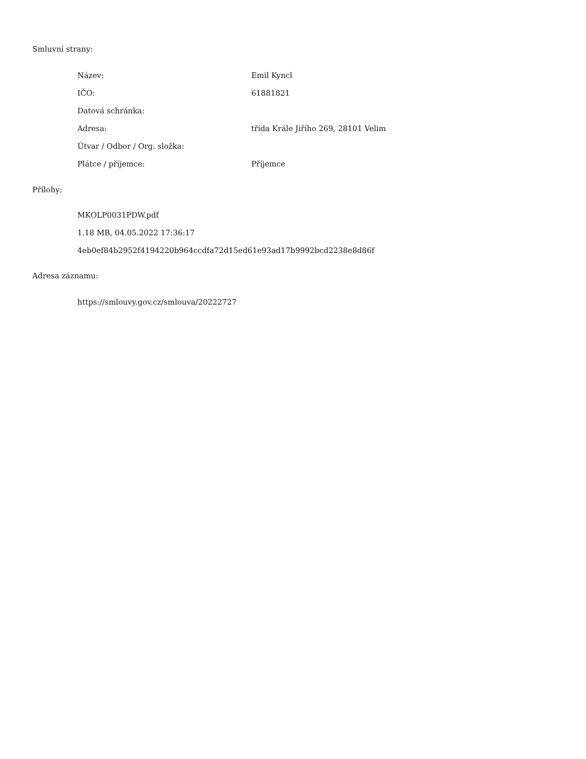Smluvní strany:
| Název: | Emil Kyncl |
| IČO: | 61881821 |
| Datová schránka: | |
| Adresa: | třída Krále Jiřího 269, 28101 Velim |
| Útvar / Odbor / Org. složka: | |
| Plátce / příjemce: | Příjemce |
Přílohy:
MKOLP0031PDW.pdf
1.18 MB, 04.05.2022 17:36:17
4eb0ef84b2952f4194220b964ccdfa72d15ed61e93ad17b9992bcd2238e8d86f
Adresa záznamu:
https://smlouvy.gov.cz/smlouva/20222727